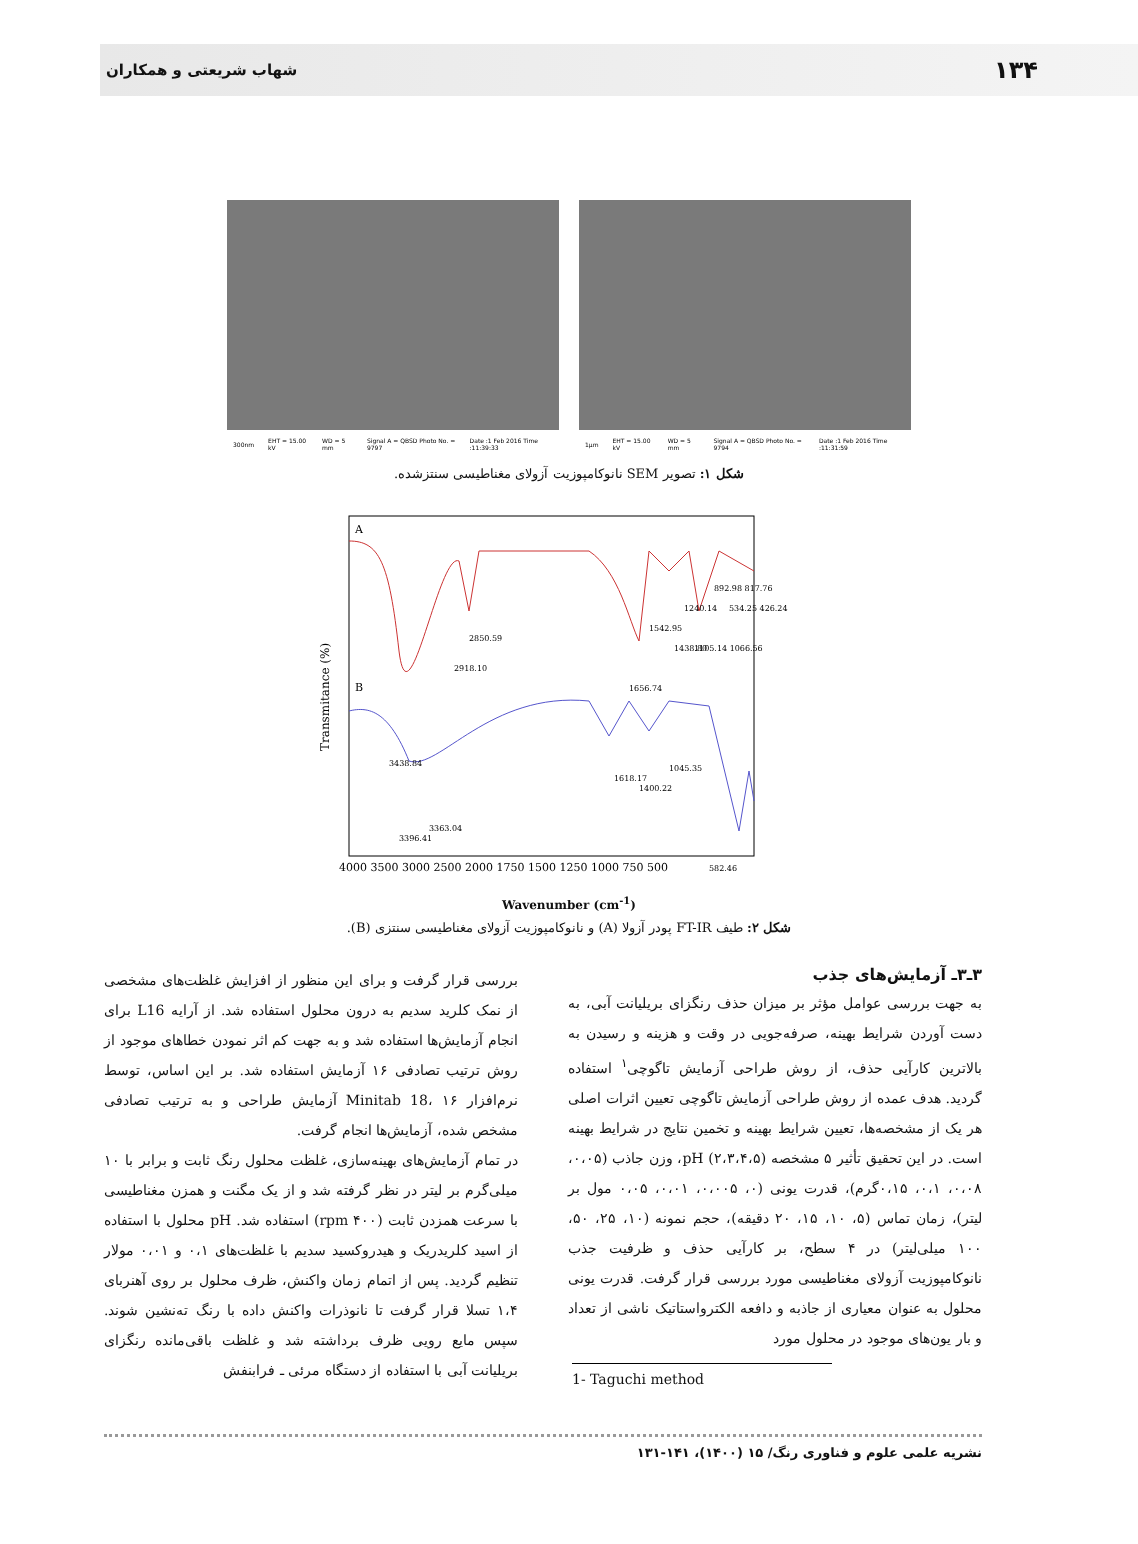۱۳۴ شهاب شریعتی و همکاران
300nm EHT = 15.00 kV WD = 5 mm Signal A = QBSD Photo No. = 9797 Date :1 Feb 2016 Time :11:39:33
1µm EHT = 15.00 kV WD = 5 mm Signal A = QBSD Photo No. = 9794 Date :1 Feb 2016 Time :11:31:59
شکل ۱: تصویر SEM نانوکامپوزیت آزولای مغناطیسی سنتزشده.
A
B
3438.84
2918.10
2850.59
1656.74
1542.95
1438.80
1240.14
1105.14 1066.56
892.98 817.76
534.25 426.24
3396.41
3363.04
1618.17
1400.22
1045.35
582.46
Transmitance (%)
4000 3500 3000 2500 2000 1750 1500 1250 1000 750 500
Wavenumber (cm<sup>-1</sup>)
شکل ۲: طیف FT-IR پودر آزولا (A) و نانوکامپوزیت آزولای مغناطیسی سنتزی (B).
۳ـ۳ـ آزمایش‌های جذب
به جهت بررسی عوامل مؤثر بر میزان حذف رنگزای بریلیانت آبی، به دست آوردن شرایط بهینه، صرفه‌جویی در وقت و هزینه و رسیدن به بالاترین کارآیی حذف، از روش طراحی آزمایش تاگوچی<sup>۱</sup> استفاده گردید. هدف عمده از روش طراحی آزمایش تاگوچی تعیین اثرات اصلی هر یک از مشخصه‌ها، تعیین شرایط بهینه و تخمین نتایج در شرایط بهینه است. در این تحقیق تأثیر ۵ مشخصه pH (۲،۳،۴،۵)، وزن جاذب (۰،۰۵، ۰،۰۸، ۰،۱، ۰،۱۵گرم)، قدرت یونی (۰، ۰،۰۰۵، ۰،۰۱، ۰،۰۵ مول بر لیتر)، زمان تماس (۵، ۱۰، ۱۵، ۲۰ دقیقه)، حجم نمونه (۱۰، ۲۵، ۵۰، ۱۰۰ میلی‌لیتر) در ۴ سطح، بر کارآیی حذف و ظرفیت جذب نانوکامپوزیت آزولای مغناطیسی مورد بررسی قرار گرفت. قدرت یونی محلول به عنوان معیاری از جاذبه و دافعه الکترواستاتیک ناشی از تعداد و بار یون‌های موجود در محلول مورد
1- Taguchi method
بررسی قرار گرفت و برای این منظور از افزایش غلظت‌های مشخصی از نمک کلرید سدیم به درون محلول استفاده شد. از آرایه L16 برای انجام آزمایش‌ها استفاده شد و به جهت کم اثر نمودن خطاهای موجود از روش ترتیب تصادفی ۱۶ آزمایش استفاده شد. بر این اساس، توسط نرم‌افزار Minitab 18، ۱۶ آزمایش طراحی و به ترتیب تصادفی مشخص شده، آزمایش‌ها انجام گرفت.
در تمام آزمایش‌های بهینه‌سازی، غلظت محلول رنگ ثابت و برابر با ۱۰ میلی‌گرم بر لیتر در نظر گرفته شد و از یک مگنت و همزن مغناطیسی با سرعت همزدن ثابت (۴۰۰ rpm) استفاده شد. pH محلول با استفاده از اسید کلریدریک و هیدروکسید سدیم با غلظت‌های ۰،۱ و ۰،۰۱ مولار تنظیم گردید. پس از اتمام زمان واکنش، ظرف محلول بر روی آهنربای ۱،۴ تسلا قرار گرفت تا نانوذرات واکنش داده با رنگ ته‌نشین شوند. سپس مایع رویی ظرف برداشته شد و غلظت باقی‌مانده رنگزای بریلیانت آبی با استفاده از دستگاه مرئی ـ فرابنفش
نشریه علمی علوم و فناوری رنگ/ ۱۵ (۱۴۰۰)، ۱۴۱-۱۳۱